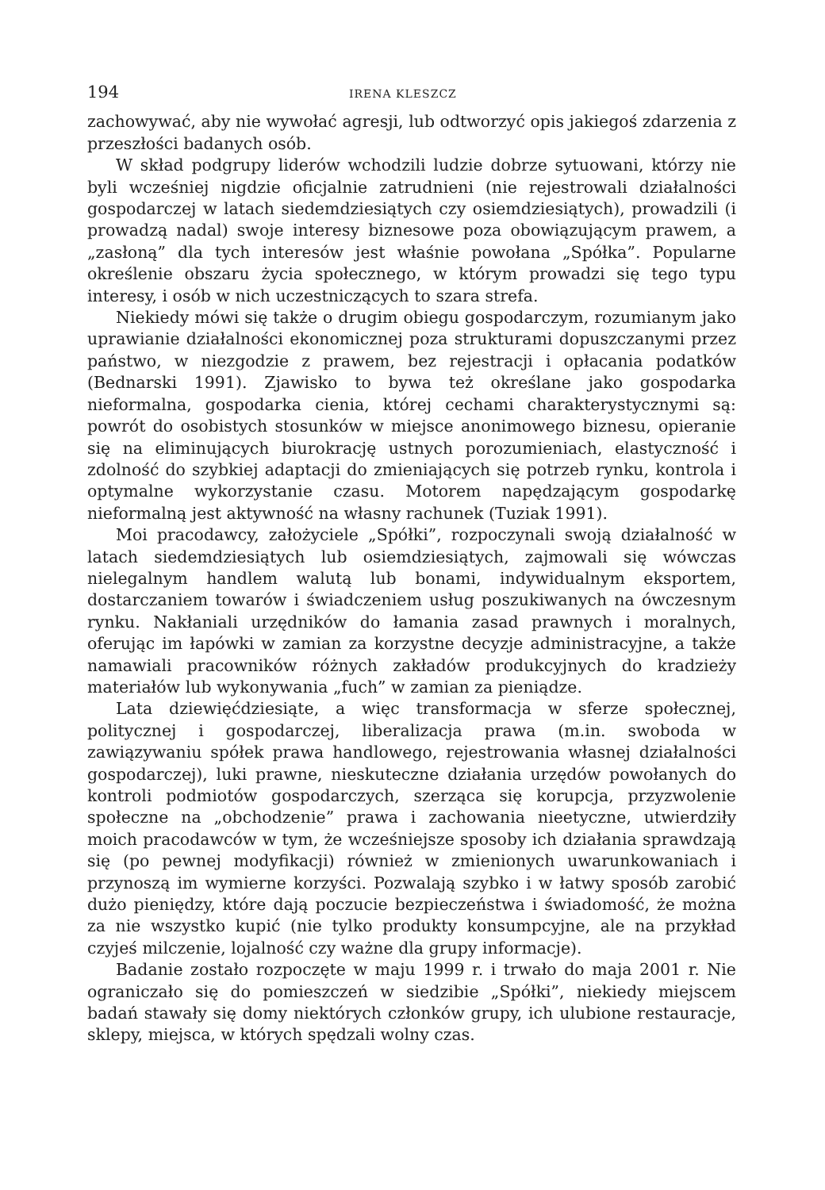194 IRENA KLESZCZ
zachowywać, aby nie wywołać agresji, lub odtworzyć opis jakiegoś zdarzenia z przeszłości badanych osób.
W skład podgrupy liderów wchodzili ludzie dobrze sytuowani, którzy nie byli wcześniej nigdzie oficjalnie zatrudnieni (nie rejestrowali działalności gospodarczej w latach siedemdziesiątych czy osiemdziesiątych), prowadzili (i prowadzą nadal) swoje interesy biznesowe poza obowiązującym prawem, a „zasłoną” dla tych interesów jest właśnie powołana „Spółka”. Popularne określenie obszaru życia społecznego, w którym prowadzi się tego typu interesy, i osób w nich uczestniczących to szara strefa.
Niekiedy mówi się także o drugim obiegu gospodarczym, rozumianym jako uprawianie działalności ekonomicznej poza strukturami dopuszczanymi przez państwo, w niezgodzie z prawem, bez rejestracji i opłacania podatków (Bednarski 1991). Zjawisko to bywa też określane jako gospodarka nieformalna, gospodarka cienia, której cechami charakterystycznymi są: powrót do osobistych stosunków w miejsce anonimowego biznesu, opieranie się na eliminujących biurokrację ustnych porozumieniach, elastyczność i zdolność do szybkiej adaptacji do zmieniających się potrzeb rynku, kontrola i optymalne wykorzystanie czasu. Motorem napędzającym gospodarkę nieformalną jest aktywność na własny rachunek (Tuziak 1991).
Moi pracodawcy, założyciele „Spółki”, rozpoczynali swoją działalność w latach siedemdziesiątych lub osiemdziesiątych, zajmowali się wówczas nielegalnym handlem walutą lub bonami, indywidualnym eksportem, dostarczaniem towarów i świadczeniem usług poszukiwanych na ówczesnym rynku. Nakłaniali urzędników do łamania zasad prawnych i moralnych, oferując im łapówki w zamian za korzystne decyzje administracyjne, a także namawiali pracowników różnych zakładów produkcyjnych do kradzieży materiałów lub wykonywania „fuch” w zamian za pieniądze.
Lata dziewięćdziesiąte, a więc transformacja w sferze społecznej, politycznej i gospodarczej, liberalizacja prawa (m.in. swoboda w zawiązywaniu spółek prawa handlowego, rejestrowania własnej działalności gospodarczej), luki prawne, nieskuteczne działania urzędów powołanych do kontroli podmiotów gospodarczych, szerząca się korupcja, przyzwolenie społeczne na „obchodzenie” prawa i zachowania nieetyczne, utwierdziły moich pracodawców w tym, że wcześniejsze sposoby ich działania sprawdzają się (po pewnej modyfikacji) również w zmienionych uwarunkowaniach i przynoszą im wymierne korzyści. Pozwalają szybko i w łatwy sposób zarobić dużo pieniędzy, które dają poczucie bezpieczeństwa i świadomość, że można za nie wszystko kupić (nie tylko produkty konsumpcyjne, ale na przykład czyjeś milczenie, lojalność czy ważne dla grupy informacje).
Badanie zostało rozpoczęte w maju 1999 r. i trwało do maja 2001 r. Nie ograniczało się do pomieszczeń w siedzibie „Spółki”, niekiedy miejscem badań stawały się domy niektórych członków grupy, ich ulubione restauracje, sklepy, miejsca, w których spędzali wolny czas.